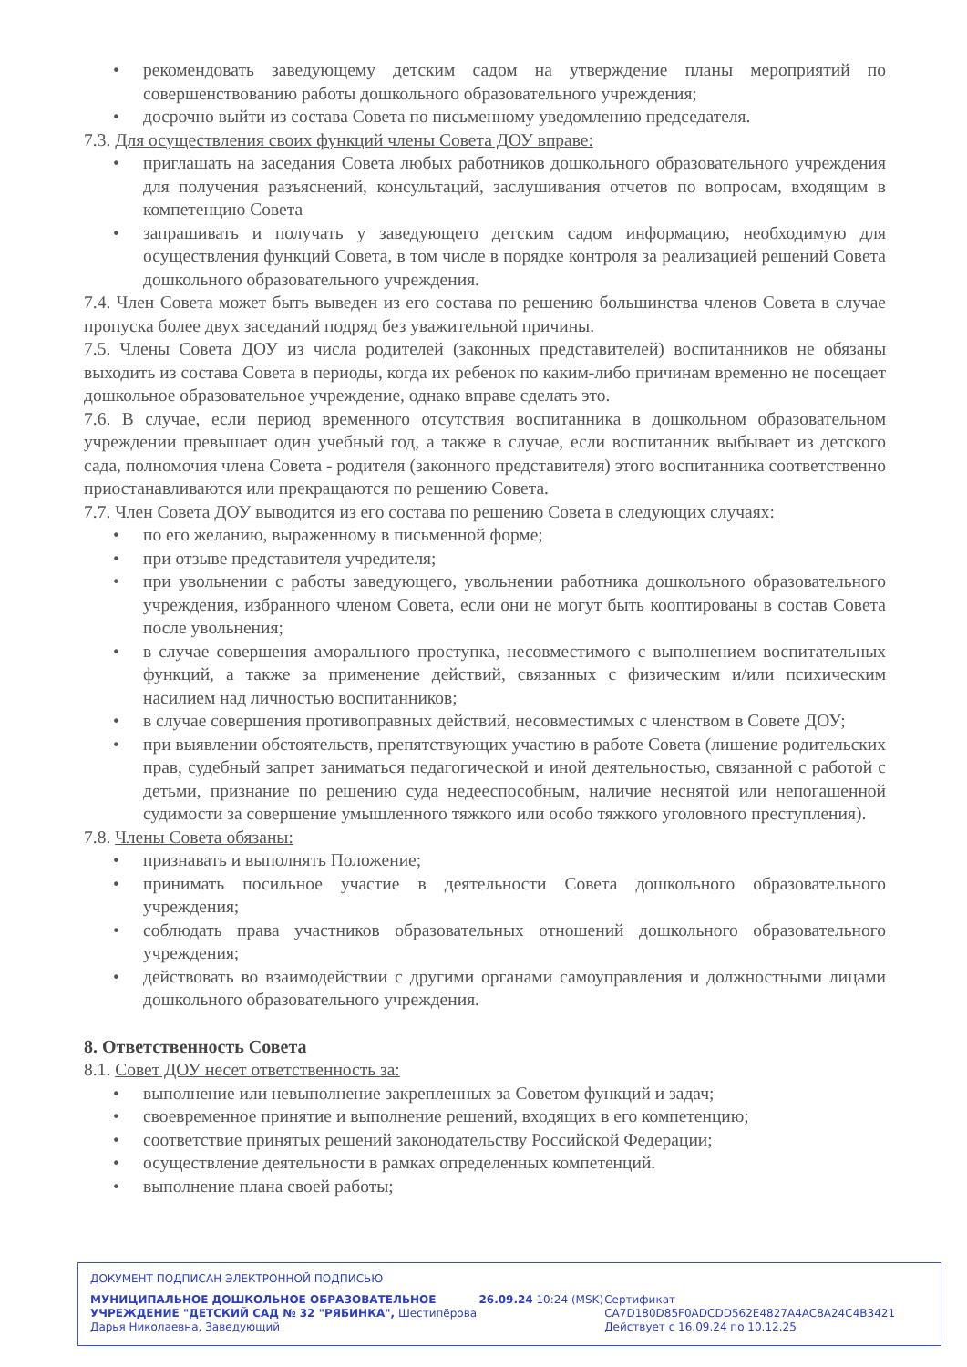• рекомендовать заведующему детским садом на утверждение планы мероприятий по совершенствованию работы дошкольного образовательного учреждения;
• досрочно выйти из состава Совета по письменному уведомлению председателя.
7.3. Для осуществления своих функций члены Совета ДОУ вправе:
• приглашать на заседания Совета любых работников дошкольного образовательного учреждения для получения разъяснений, консультаций, заслушивания отчетов по вопросам, входящим в компетенцию Совета
• запрашивать и получать у заведующего детским садом информацию, необходимую для осуществления функций Совета, в том числе в порядке контроля за реализацией решений Совета дошкольного образовательного учреждения.
7.4. Член Совета может быть выведен из его состава по решению большинства членов Совета в случае пропуска более двух заседаний подряд без уважительной причины.
7.5. Члены Совета ДОУ из числа родителей (законных представителей) воспитанников не обязаны выходить из состава Совета в периоды, когда их ребенок по каким-либо причинам временно не посещает дошкольное образовательное учреждение, однако вправе сделать это.
7.6. В случае, если период временного отсутствия воспитанника в дошкольном образовательном учреждении превышает один учебный год, а также в случае, если воспитанник выбывает из детского сада, полномочия члена Совета - родителя (законного представителя) этого воспитанника соответственно приостанавливаются или прекращаются по решению Совета.
7.7. Член Совета ДОУ выводится из его состава по решению Совета в следующих случаях:
• по его желанию, выраженному в письменной форме;
• при отзыве представителя учредителя;
• при увольнении с работы заведующего, увольнении работника дошкольного образовательного учреждения, избранного членом Совета, если они не могут быть кооптированы в состав Совета после увольнения;
• в случае совершения аморального проступка, несовместимого с выполнением воспитательных функций, а также за применение действий, связанных с физическим и/или психическим насилием над личностью воспитанников;
• в случае совершения противоправных действий, несовместимых с членством в Совете ДОУ;
• при выявлении обстоятельств, препятствующих участию в работе Совета (лишение родительских прав, судебный запрет заниматься педагогической и иной деятельностью, связанной с работой с детьми, признание по решению суда недееспособным, наличие неснятой или непогашенной судимости за совершение умышленного тяжкого или особо тяжкого уголовного преступления).
7.8. Члены Совета обязаны:
• признавать и выполнять Положение;
• принимать посильное участие в деятельности Совета дошкольного образовательного учреждения;
• соблюдать права участников образовательных отношений дошкольного образовательного учреждения;
• действовать во взаимодействии с другими органами самоуправления и должностными лицами дошкольного образовательного учреждения.
8. Ответственность Совета
8.1. Совет ДОУ несет ответственность за:
• выполнение или невыполнение закрепленных за Советом функций и задач;
• своевременное принятие и выполнение решений, входящих в его компетенцию;
• соответствие принятых решений законодательству Российской Федерации;
• осуществление деятельности в рамках определенных компетенций.
• выполнение плана своей работы;
ДОКУМЕНТ ПОДПИСАН ЭЛЕКТРОННОЙ ПОДПИСЬЮ
МУНИЦИПАЛЬНОЕ ДОШКОЛЬНОЕ ОБРАЗОВАТЕЛЬНОЕ УЧРЕЖДЕНИЕ "ДЕТСКИЙ САД № 32 "РЯБИНКА", Шестипёрова Дарья Николаевна, Заведующий
26.09.24 10:24 (MSK) Сертификат CA7D180D85F0ADCDD562E4827A4AC8A24C4B3421
Действует с 16.09.24 по 10.12.25